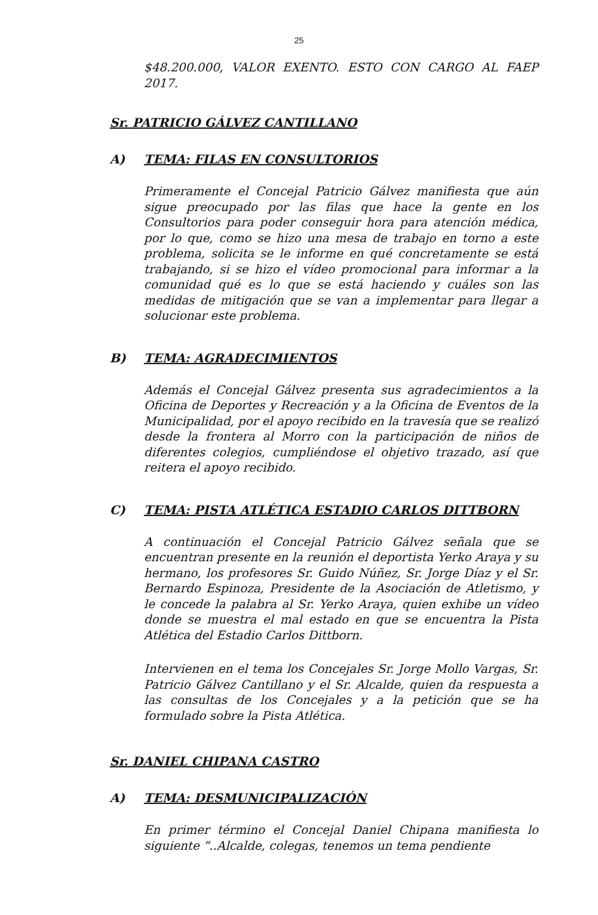25
$48.200.000, VALOR EXENTO. ESTO CON CARGO AL FAEP 2017.
Sr. PATRICIO GÁLVEZ CANTILLANO
A) TEMA: FILAS EN CONSULTORIOS
Primeramente el Concejal Patricio Gálvez manifiesta que aún sigue preocupado por las filas que hace la gente en los Consultorios para poder conseguir hora para atención médica, por lo que, como se hizo una mesa de trabajo en torno a este problema, solicita se le informe en qué concretamente se está trabajando, si se hizo el vídeo promocional para informar a la comunidad qué es lo que se está haciendo y cuáles son las medidas de mitigación que se van a implementar para llegar a solucionar este problema.
B) TEMA: AGRADECIMIENTOS
Además el Concejal Gálvez presenta sus agradecimientos a la Oficina de Deportes y Recreación y a la Oficina de Eventos de la Municipalidad, por el apoyo recibido en la travesía que se realizó desde la frontera al Morro con la participación de niños de diferentes colegios, cumpliéndose el objetivo trazado, así que reitera el apoyo recibido.
C) TEMA: PISTA ATLÉTICA ESTADIO CARLOS DITTBORN
A continuación el Concejal Patricio Gálvez señala que se encuentran presente en la reunión el deportista Yerko Araya y su hermano, los profesores Sr. Guido Núñez, Sr. Jorge Díaz y el Sr. Bernardo Espinoza, Presidente de la Asociación de Atletismo, y le concede la palabra al Sr. Yerko Araya, quien exhibe un vídeo donde se muestra el mal estado en que se encuentra la Pista Atlética del Estadio Carlos Dittborn.
Intervienen en el tema los Concejales Sr. Jorge Mollo Vargas, Sr. Patricio Gálvez Cantillano y el Sr. Alcalde, quien da respuesta a las consultas de los Concejales y a la petición que se ha formulado sobre la Pista Atlética.
Sr. DANIEL CHIPANA CASTRO
A) TEMA: DESMUNICIPALIZACIÓN
En primer término el Concejal Daniel Chipana manifiesta lo siguiente “..Alcalde, colegas, tenemos un tema pendiente